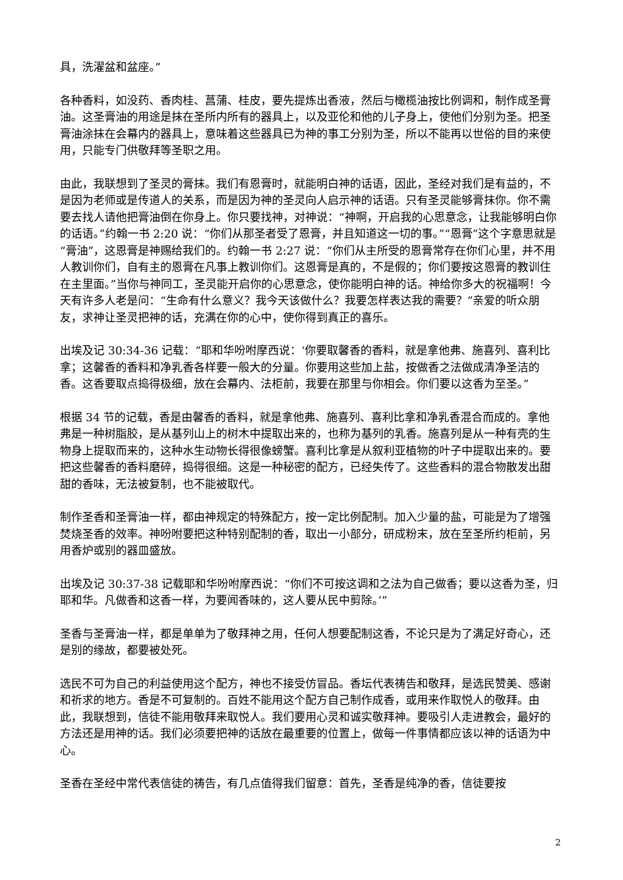具，洗濯盆和盆座。”
各种香料，如没药、香肉桂、菖蒲、桂皮，要先提炼出香液，然后与橄榄油按比例调和，制作成圣膏油。这圣膏油的用途是抹在圣所内所有的器具上，以及亚伦和他的儿子身上，使他们分别为圣。把圣膏油涂抹在会幕内的器具上，意味着这些器具已为神的事工分别为圣，所以不能再以世俗的目的来使用，只能专门供敬拜等圣职之用。
由此，我联想到了圣灵的膏抹。我们有恩膏时，就能明白神的话语，因此，圣经对我们是有益的，不是因为老师或是传道人的关系，而是因为神的圣灵向人启示神的话语。只有圣灵能够膏抹你。你不需要去找人请他把膏油倒在你身上。你只要找神，对神说：“神啊，开启我的心思意念，让我能够明白你的话语。”约翰一书 2:20 说：“你们从那圣者受了恩膏，并且知道这一切的事。”“恩膏”这个字意思就是“膏油”，这恩膏是神赐给我们的。约翰一书 2:27 说：“你们从主所受的恩膏常存在你们心里，并不用人教训你们，自有主的恩膏在凡事上教训你们。这恩膏是真的，不是假的；你们要按这恩膏的教训住在主里面。”当你与神同工，圣灵能开启你的心思意念，使你能明白神的话。神给你多大的祝福啊！今天有许多人老是问：“生命有什么意义？我今天该做什么？我要怎样表达我的需要？”亲爱的听众朋友，求神让圣灵把神的话，充满在你的心中，使你得到真正的喜乐。
出埃及记 30:34-36 记载：“耶和华吩咐摩西说：‘你要取馨香的香料，就是拿他弗、施喜列、喜利比拿；这馨香的香料和净乳香各样要一般大的分量。你要用这些加上盐，按做香之法做成清净圣洁的香。这香要取点捣得极细，放在会幕内、法柜前，我要在那里与你相会。你们要以这香为至圣。”
根据 34 节的记载，香是由馨香的香料，就是拿他弗、施喜列、喜利比拿和净乳香混合而成的。拿他弗是一种树脂胶，是从基列山上的树木中提取出来的，也称为基列的乳香。施喜列是从一种有壳的生物身上提取而来的，这种水生动物长得很像螃蟹。喜利比拿是从叙利亚植物的叶子中提取出来的。要把这些馨香的香料磨碎，捣得很细。这是一种秘密的配方，已经失传了。这些香料的混合物散发出甜甜的香味，无法被复制，也不能被取代。
制作圣香和圣膏油一样，都由神规定的特殊配方，按一定比例配制。加入少量的盐，可能是为了增强焚烧圣香的效率。神吩咐要把这种特别配制的香，取出一小部分，研成粉末，放在至圣所约柜前，另用香炉或别的器皿盛放。
出埃及记 30:37-38 记载耶和华吩咐摩西说：“你们不可按这调和之法为自己做香；要以这香为圣，归耶和华。凡做香和这香一样，为要闻香味的，这人要从民中剪除。’”
圣香与圣膏油一样，都是单单为了敬拜神之用，任何人想要配制这香，不论只是为了满足好奇心，还是别的缘故，都要被处死。
选民不可为自己的利益使用这个配方，神也不接受仿冒品。香坛代表祷告和敬拜，是选民赞美、感谢和祈求的地方。香是不可复制的。百姓不能用这个配方自己制作成香，或用来作取悦人的敬拜。由此，我联想到，信徒不能用敬拜来取悦人。我们要用心灵和诚实敬拜神。要吸引人走进教会，最好的方法还是用神的话。我们必须要把神的话放在最重要的位置上，做每一件事情都应该以神的话语为中心。
圣香在圣经中常代表信徒的祷告，有几点值得我们留意：首先，圣香是纯净的香，信徒要按
2